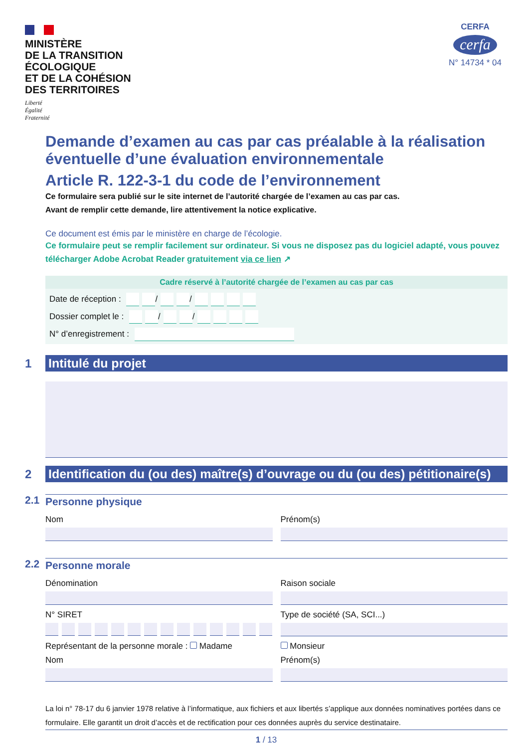MINISTÈRE
DE LA TRANSITION
ÉCOLOGIQUE
ET DE LA COHÉSION
DES TERRITOIRES
Liberté
Égalité
Fraternité
CERFA
cerfa
N° 14734 * 04
Demande d’examen au cas par cas préalable à la réalisation éventuelle d’une évaluation environnementale
Article R. 122-3-1 du code de l’environnement
Ce formulaire sera publié sur le site internet de l’autorité chargée de l’examen au cas par cas.
Avant de remplir cette demande, lire attentivement la notice explicative.
Ce document est émis par le ministère en charge de l’écologie.
Ce formulaire peut se remplir facilement sur ordinateur. Si vous ne disposez pas du logiciel adapté, vous pouvez télécharger Adobe Acrobat Reader gratuitement via ce lien ↗
Cadre réservé à l’autorité chargée de l’examen au cas par cas
Date de réception : / /
Dossier complet le : / /
N° d’enregistrement :
1 Intitulé du projet
2
Identification du (ou des) maître(s) d’ouvrage ou du (ou des) pétitionaire(s)
2.1 Personne physique
Nom Prénom(s)
2.2 Personne morale
Dénomination Raison sociale
N° SIRET Type de société (SA, SCI...)
Représentant de la personne morale : Madame
Monsieur
Nom Prénom(s)
La loi n° 78-17 du 6 janvier 1978 relative à l’informatique, aux fichiers et aux libertés s’applique aux données nominatives portées dans ce formulaire. Elle garantit un droit d’accès et de rectification pour ces données auprès du service destinataire.
1 / 13